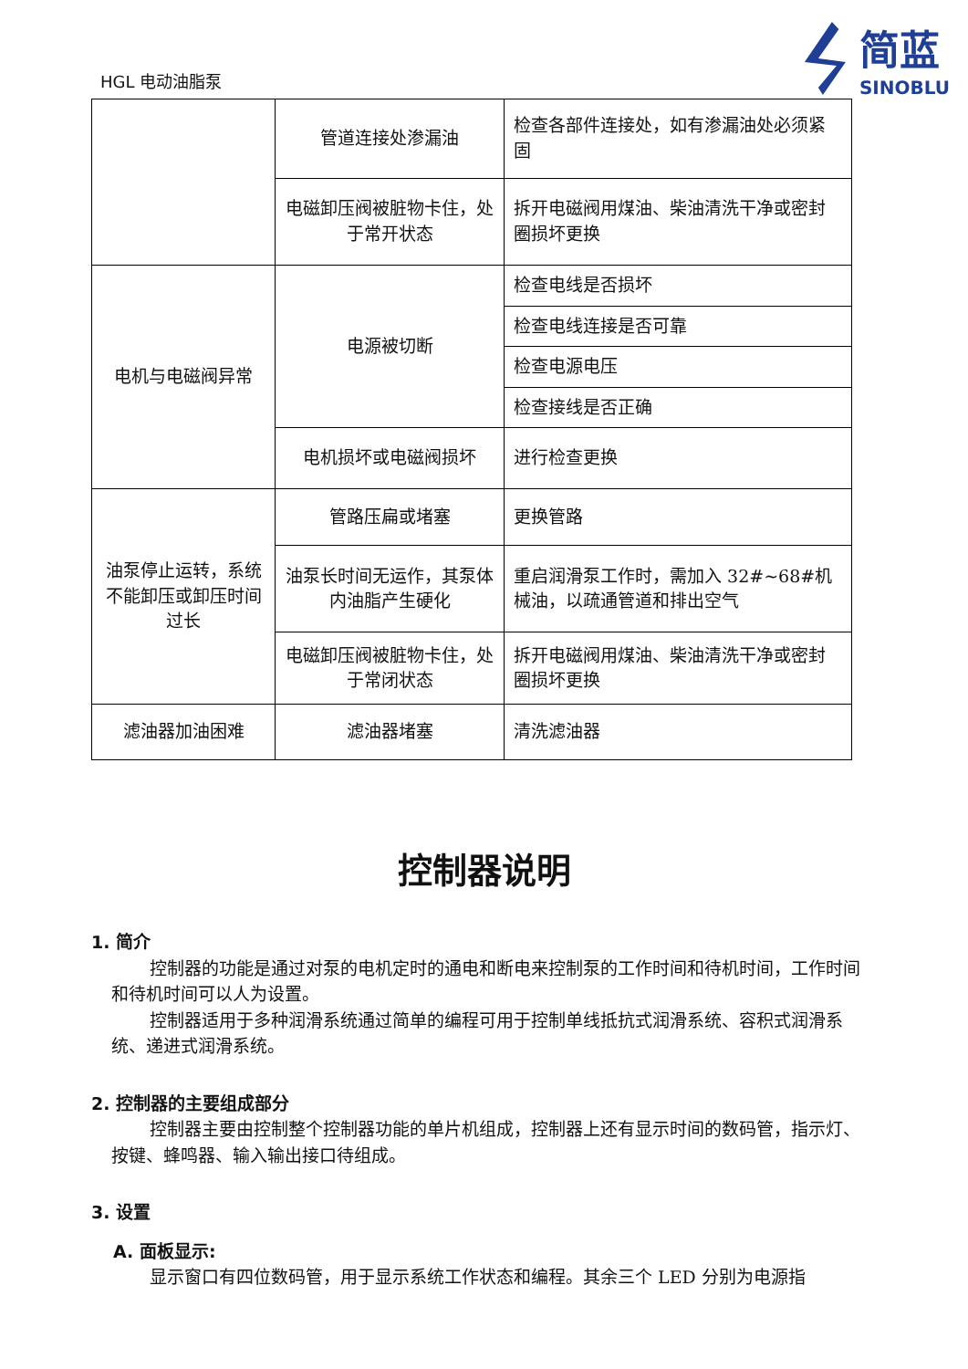HGL 电动油脂泵
简蓝
SINOBLU
| | 管道连接处渗漏油 | 检查各部件连接处，如有渗漏油处必须紧固 |
| | 电磁卸压阀被脏物卡住，处于常开状态 | 拆开电磁阀用煤油、柴油清洗干净或密封圈损坏更换 |
| 电机与电磁阀异常 | 电源被切断 | 检查电线是否损坏 |
| | | 检查电线连接是否可靠 |
| | | 检查电源电压 |
| | | 检查接线是否正确 |
| | 电机损坏或电磁阀损坏 | 进行检查更换 |
| 油泵停止运转，系统不能卸压或卸压时间过长 | 管路压扁或堵塞 | 更换管路 |
| | 油泵长时间无运作，其泵体内油脂产生硬化 | 重启润滑泵工作时，需加入 32#~68#机械油，以疏通管道和排出空气 |
| | 电磁卸压阀被脏物卡住，处于常闭状态 | 拆开电磁阀用煤油、柴油清洗干净或密封圈损坏更换 |
| 滤油器加油困难 | 滤油器堵塞 | 清洗滤油器 |
控制器说明
1. 简介
控制器的功能是通过对泵的电机定时的通电和断电来控制泵的工作时间和待机时间，工作时间和待机时间可以人为设置。
控制器适用于多种润滑系统通过简单的编程可用于控制单线抵抗式润滑系统、容积式润滑系统、递进式润滑系统。
2. 控制器的主要组成部分
控制器主要由控制整个控制器功能的单片机组成，控制器上还有显示时间的数码管，指示灯、按键、蜂鸣器、输入输出接口待组成。
3. 设置
A. 面板显示:
显示窗口有四位数码管，用于显示系统工作状态和编程。其余三个 LED 分别为电源指